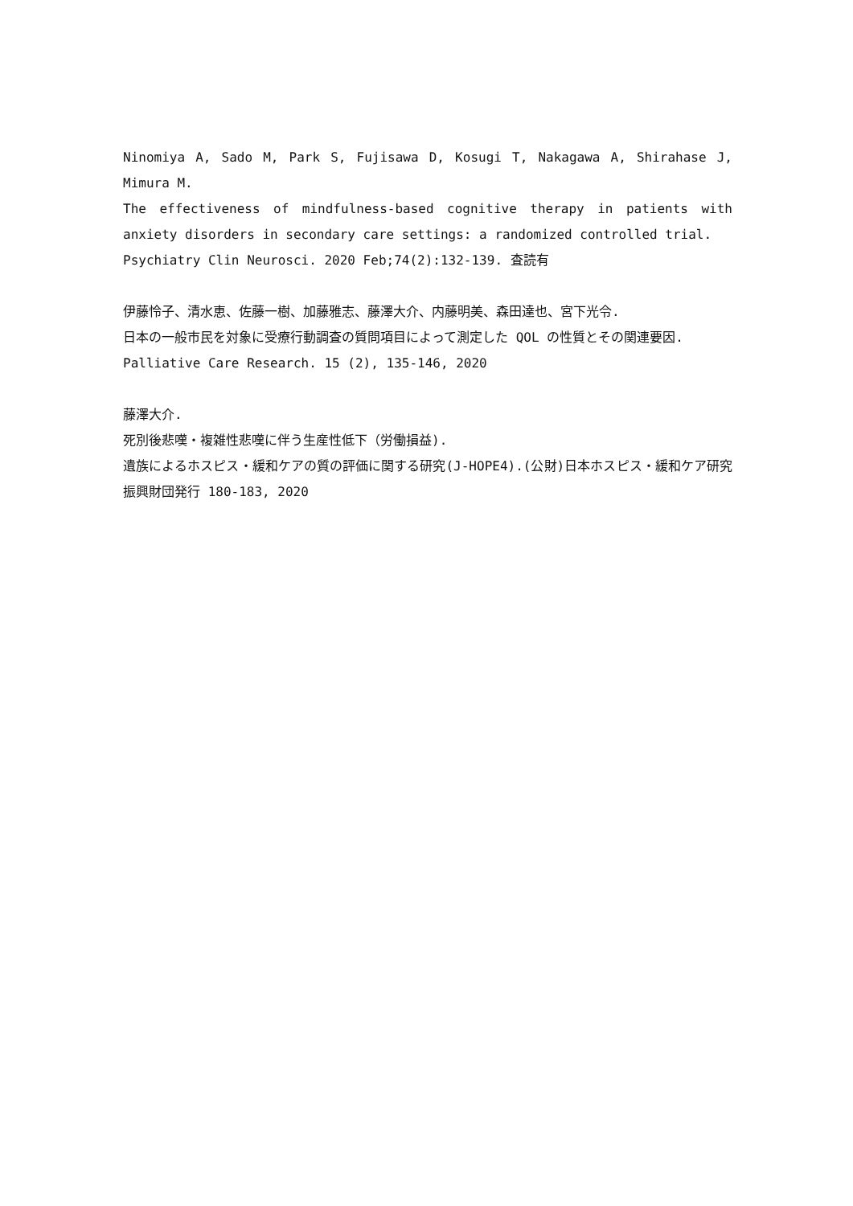Ninomiya A, Sado M, Park S, Fujisawa D, Kosugi T, Nakagawa A, Shirahase J, Mimura M.
The effectiveness of mindfulness-based cognitive therapy in patients with anxiety disorders in secondary care settings: a randomized controlled trial.
Psychiatry Clin Neurosci. 2020 Feb;74(2):132-139. 査読有
伊藤怜子、清水恵、佐藤一樹、加藤雅志、藤澤大介、内藤明美、森田達也、宮下光令.
日本の一般市民を対象に受療行動調査の質問項目によって測定した QOL の性質とその関連要因.
Palliative Care Research. 15 (2), 135-146, 2020
藤澤大介.
死別後悲嘆・複雑性悲嘆に伴う生産性低下（労働損益).
遺族によるホスピス・緩和ケアの質の評価に関する研究(J-HOPE4).(公財)日本ホスピス・緩和ケア研究振興財団発行 180-183, 2020